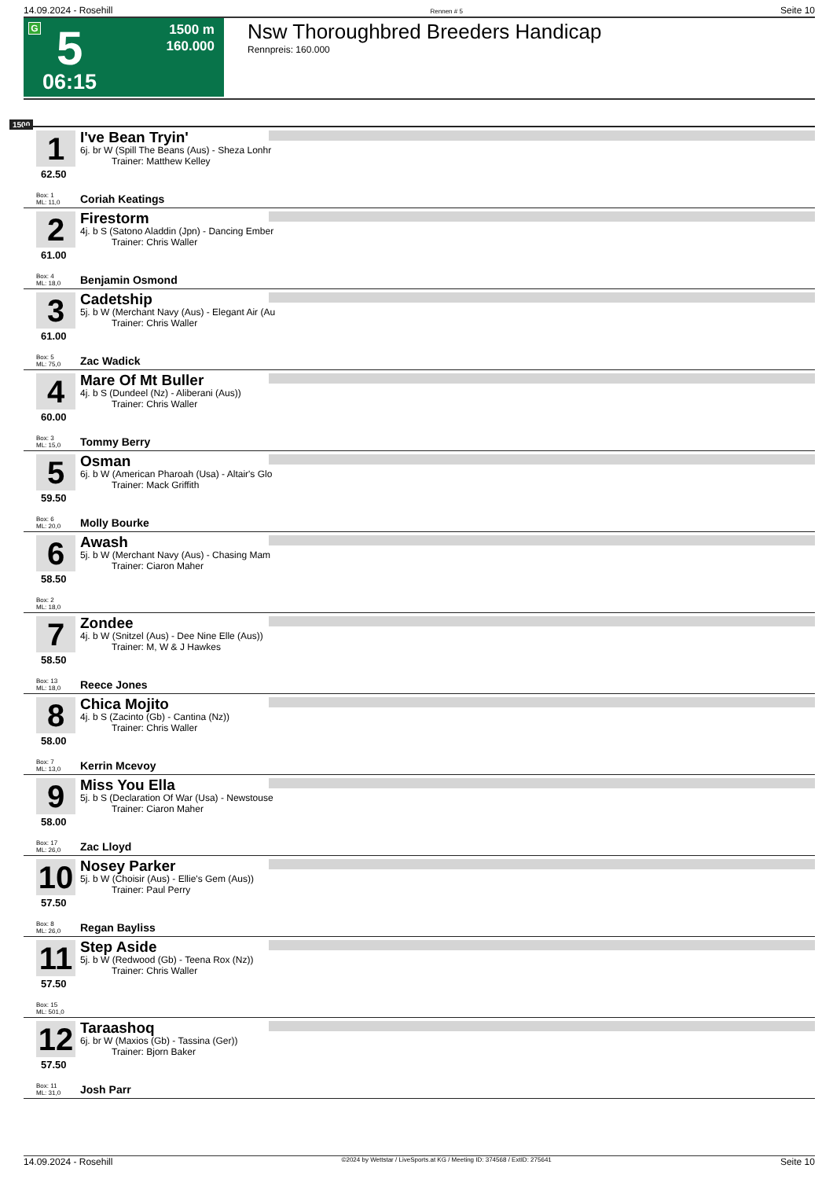14.09.2024 - Rosehill Rennen # 5 Seite 10
G 5
06:15
1500 m
160.000
Nsw Thoroughbred Breeders Handicap
Rennpreis: 160.000
1500
1
62.50
I've Bean Tryin'
6j. br W (Spill The Beans (Aus) - Sheza Lonhr
Trainer: Matthew Kelley
Box: 1
ML: 11,0
Coriah Keatings
2
61.00
Firestorm
4j. b S (Satono Aladdin (Jpn) - Dancing Ember
Trainer: Chris Waller
Box: 4
ML: 18,0
Benjamin Osmond
3
61.00
Cadetship
5j. b W (Merchant Navy (Aus) - Elegant Air (Au
Trainer: Chris Waller
Box: 5
ML: 75,0
Zac Wadick
4
60.00
Mare Of Mt Buller
4j. b S (Dundeel (Nz) - Aliberani (Aus))
Trainer: Chris Waller
Box: 3
ML: 15,0
Tommy Berry
5
59.50
Osman
6j. b W (American Pharoah (Usa) - Altair's Glo
Trainer: Mack Griffith
Box: 6
ML: 20,0
Molly Bourke
6
58.50
Awash
5j. b W (Merchant Navy (Aus) - Chasing Mam
Trainer: Ciaron Maher
Box: 2
ML: 18,0
7
58.50
Zondee
4j. b W (Snitzel (Aus) - Dee Nine Elle (Aus))
Trainer: M, W & J Hawkes
Box: 13
ML: 18,0
Reece Jones
8
58.00
Chica Mojito
4j. b S (Zacinto (Gb) - Cantina (Nz))
Trainer: Chris Waller
Box: 7
ML: 13,0
Kerrin Mcevoy
9
58.00
Miss You Ella
5j. b S (Declaration Of War (Usa) - Newstouse
Trainer: Ciaron Maher
Box: 17
ML: 26,0
Zac Lloyd
10
57.50
Nosey Parker
5j. b W (Choisir (Aus) - Ellie's Gem (Aus))
Trainer: Paul Perry
Box: 8
ML: 26,0
Regan Bayliss
11
57.50
Step Aside
5j. b W (Redwood (Gb) - Teena Rox (Nz))
Trainer: Chris Waller
Box: 15
ML: 501,0
12
57.50
Taraashoq
6j. br W (Maxios (Gb) - Tassina (Ger))
Trainer: Bjorn Baker
Box: 11
ML: 31,0
Josh Parr
14.09.2024 - Rosehill ©2024 by Wettstar / LiveSports.at KG / Meeting ID: 374568 / ExtID: 275641 Seite 10